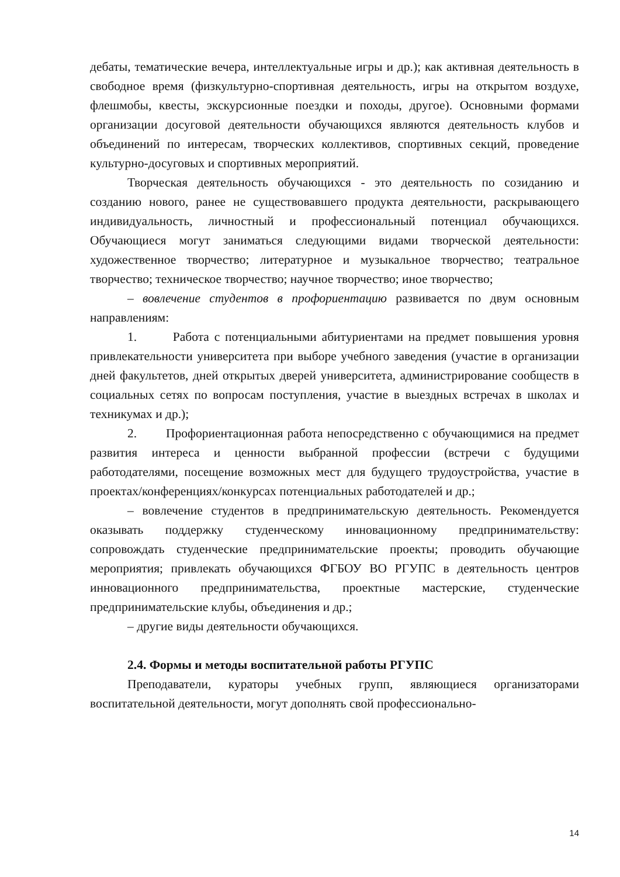дебаты, тематические вечера, интеллектуальные игры и др.); как активная деятельность в свободное время (физкультурно-спортивная деятельность, игры на открытом воздухе, флешмобы, квесты, экскурсионные поездки и походы, другое). Основными формами организации досуговой деятельности обучающихся являются деятельность клубов и объединений по интересам, творческих коллективов, спортивных секций, проведение культурно-досуговых и спортивных мероприятий.
Творческая деятельность обучающихся - это деятельность по созиданию и созданию нового, ранее не существовавшего продукта деятельности, раскрывающего индивидуальность, личностный и профессиональный потенциал обучающихся. Обучающиеся могут заниматься следующими видами творческой деятельности: художественное творчество; литературное и музыкальное творчество; театральное творчество; техническое творчество; научное творчество; иное творчество;
– вовлечение студентов в профориентацию развивается по двум основным направлениям:
1. Работа с потенциальными абитуриентами на предмет повышения уровня привлекательности университета при выборе учебного заведения (участие в организации дней факультетов, дней открытых дверей университета, администрирование сообществ в социальных сетях по вопросам поступления, участие в выездных встречах в школах и техникумах и др.);
2. Профориентационная работа непосредственно с обучающимися на предмет развития интереса и ценности выбранной профессии (встречи с будущими работодателями, посещение возможных мест для будущего трудоустройства, участие в проектах/конференциях/конкурсах потенциальных работодателей и др.;
– вовлечение студентов в предпринимательскую деятельность. Рекомендуется оказывать поддержку студенческому инновационному предпринимательству: сопровождать студенческие предпринимательские проекты; проводить обучающие мероприятия; привлекать обучающихся ФГБОУ ВО РГУПС в деятельность центров инновационного предпринимательства, проектные мастерские, студенческие предпринимательские клубы, объединения и др.;
– другие виды деятельности обучающихся.
2.4. Формы и методы воспитательной работы РГУПС
Преподаватели, кураторы учебных групп, являющиеся организаторами воспитательной деятельности, могут дополнять свой профессионально-
14